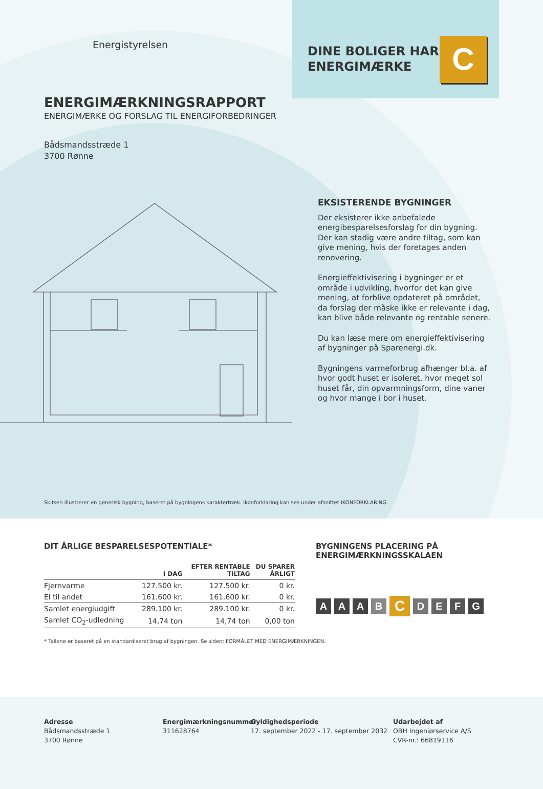Energistyrelsen
DINE BOLIGER HAR
ENERGIMÆRKE
C
ENERGIMÆRKNINGSRAPPORT
ENERGIMÆRKE OG FORSLAG TIL ENERGIFORBEDRINGER
Bådsmandsstræde 1
3700 Rønne
EKSISTERENDE BYGNINGER
Der eksisterer ikke anbefalede energibesparelsesforslag for din bygning. Der kan stadig være andre tiltag, som kan give mening, hvis der foretages anden renovering.
Energieffektivisering i bygninger er et område i udvikling, hvorfor det kan give mening, at forblive opdateret på området, da forslag der måske ikke er relevante i dag, kan blive både relevante og rentable senere.
Du kan læse mere om energieffektivisering af bygninger på Sparenergi.dk.
Bygningens varmeforbrug afhænger bl.a. af hvor godt huset er isoleret, hvor meget sol huset får, din opvarmningsform, dine vaner og hvor mange i bor i huset.
Skitsen illustrerer en generisk bygning, baseret på bygningens karaktertræk. Ikonforklaring kan ses under afsnittet IKONFORKLARING.
DIT ÅRLIGE BESPARELSESPOTENTIALE*
| | I DAG | EFTER RENTABLE TILTAG | DU SPARER ÅRLIGT |
| --- | --- | --- | --- |
| Fjernvarme | 127.500 kr. | 127.500 kr. | 0 kr. |
| El til andet | 161.600 kr. | 161.600 kr. | 0 kr. |
| Samlet energiudgift | 289.100 kr. | 289.100 kr. | 0 kr. |
| Samlet CO<sub>2</sub>-udledning | 14,74 ton | 14,74 ton | 0,00 ton |
* Tallene er baseret på en standardiseret brug af bygningen. Se siden: FORMÅLET MED ENERGIMÆRKNINGEN.
BYGNINGENS PLACERING PÅ
ENERGIMÆRKNINGSSKALAEN
A A A B
C
D E F G
Adresse
Bådsmandsstræde 1
3700 Rønne
Energimærkningsnummer
311628764
Gyldighedsperiode
17. september 2022 - 17. september 2032
Udarbejdet af
OBH Ingeniørservice A/S
CVR-nr.: 66819116